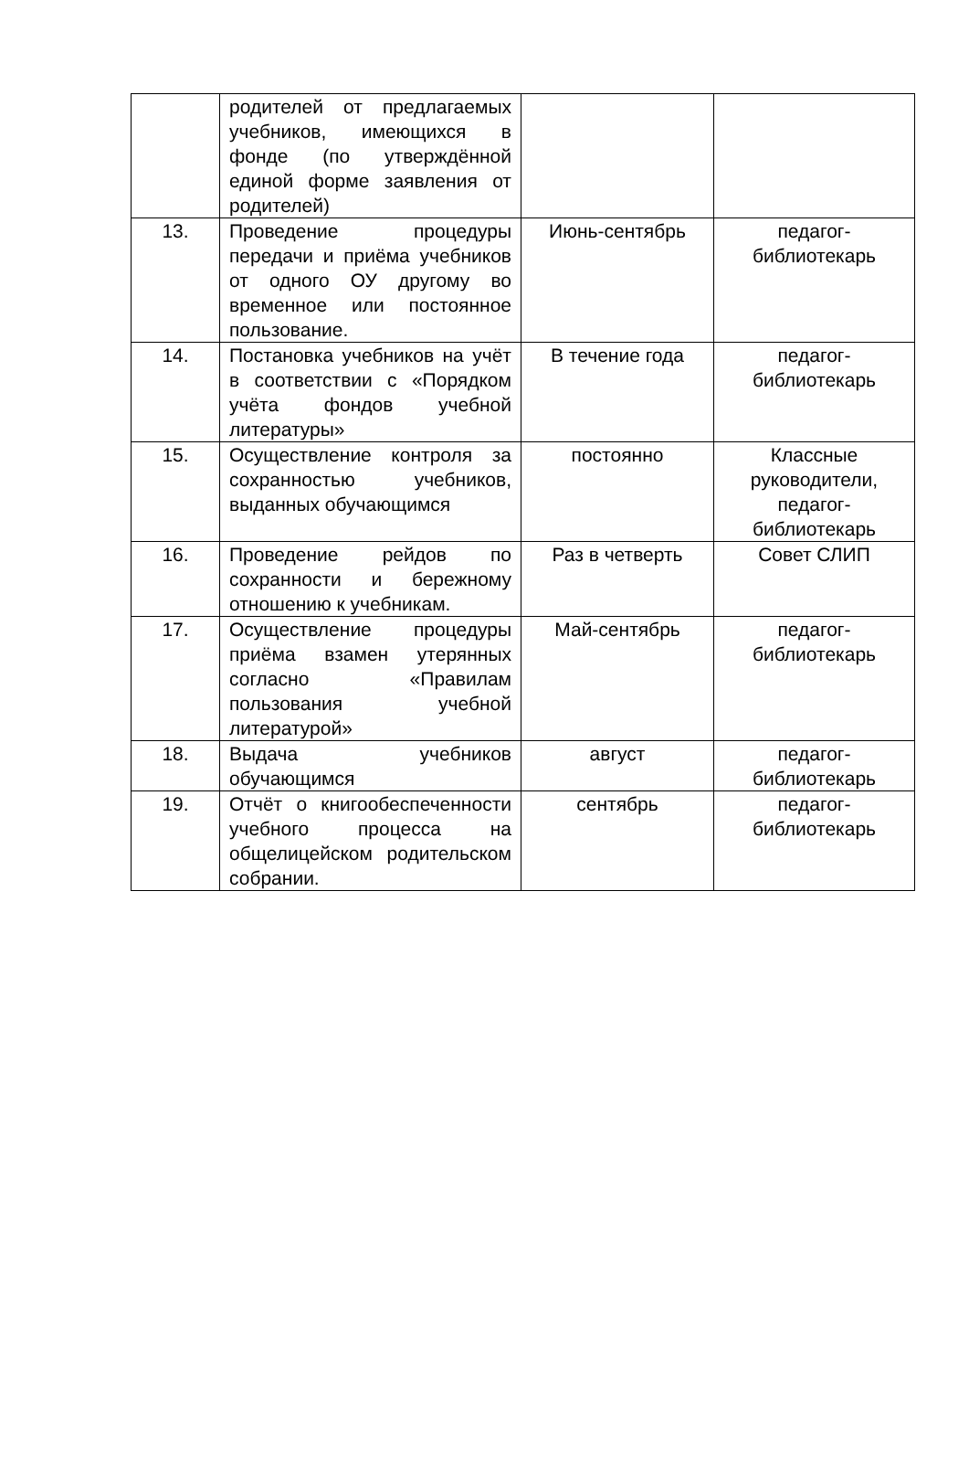| | родителей от предлагаемых учебников, имеющихся в фонде (по утверждённой единой форме заявления от родителей) | | |
| 13. | Проведение процедуры передачи и приёма учебников от одного ОУ другому во временное или постоянное пользование. | Июнь-сентябрь | педагог- библиотекарь |
| 14. | Постановка учебников на учёт в соответствии с «Порядком учёта фондов учебной литературы» | В течение года | педагог- библиотекарь |
| 15. | Осуществление контроля за сохранностью учебников, выданных обучающимся | постоянно | Классные руководители, педагог- библиотекарь |
| 16. | Проведение рейдов по сохранности и бережному отношению к учебникам. | Раз в четверть | Совет СЛИП |
| 17. | Осуществление процедуры приёма взамен утерянных согласно «Правилам пользования учебной литературой» | Май-сентябрь | педагог- библиотекарь |
| 18. | Выдача учебников обучающимся | август | педагог- библиотекарь |
| 19. | Отчёт о книгообеспеченности учебного процесса на общелицейском родительском собрании. | сентябрь | педагог- библиотекарь |